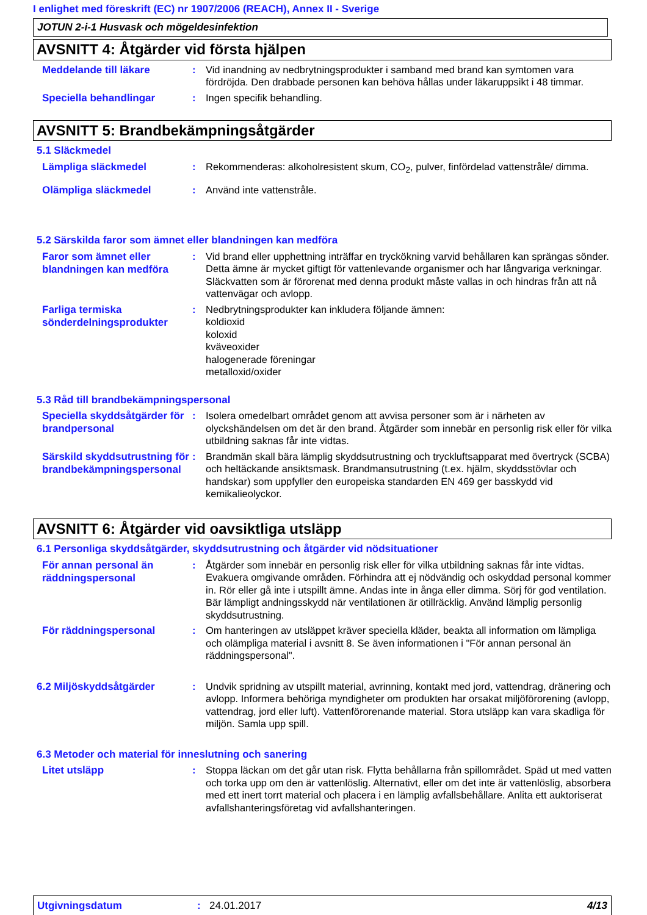I enlighet med föreskrift (EC) nr 1907/2006 (REACH), Annex II - Sverige
JOTUN 2-i-1 Husvask och mögeldesinfektion
AVSNITT 4: Åtgärder vid första hjälpen
Meddelande till läkare
: Vid inandning av nedbrytningsprodukter i samband med brand kan symtomen vara fördröjda. Den drabbade personen kan behöva hållas under läkaruppsikt i 48 timmar.
Speciella behandlingar
: Ingen specifik behandling.
AVSNITT 5: Brandbekämpningsåtgärder
5.1 Släckmedel
Lämpliga släckmedel
: Rekommenderas: alkoholresistent skum, CO<sub>2</sub>, pulver, finfördelad vattenstråle/ dimma.
Olämpliga släckmedel
: Använd inte vattenstråle.
5.2 Särskilda faror som ämnet eller blandningen kan medföra
Faror som ämnet eller blandningen kan medföra
: Vid brand eller upphettning inträffar en tryckökning varvid behållaren kan sprängas sönder. Detta ämne är mycket giftigt för vattenlevande organismer och har långvariga verkningar. Släckvatten som är förorenat med denna produkt måste vallas in och hindras från att nå vattenvägar och avlopp.
Farliga termiska sönderdelningsprodukter
: Nedbrytningsprodukter kan inkludera följande ämnen:
koldioxid
koloxid
kväveoxider
halogenerade föreningar
metalloxid/oxider
5.3 Råd till brandbekämpningspersonal
Speciella skyddsåtgärder för brandpersonal
: Isolera omedelbart området genom att avvisa personer som är i närheten av olyckshändelsen om det är den brand. Åtgärder som innebär en personlig risk eller för vilka utbildning saknas får inte vidtas.
Särskild skyddsutrustning för brandbekämpningspersonal
: Brandmän skall bära lämplig skyddsutrustning och tryckluftsapparat med övertryck (SCBA) och heltäckande ansiktsmask. Brandmansutrustning (t.ex. hjälm, skyddsstövlar och handskar) som uppfyller den europeiska standarden EN 469 ger basskydd vid kemikalieolyckor.
AVSNITT 6: Åtgärder vid oavsiktliga utsläpp
6.1 Personliga skyddsåtgärder, skyddsutrustning och åtgärder vid nödsituationer
För annan personal än räddningspersonal
: Åtgärder som innebär en personlig risk eller för vilka utbildning saknas får inte vidtas. Evakuera omgivande områden. Förhindra att ej nödvändig och oskyddad personal kommer in. Rör eller gå inte i utspillt ämne. Andas inte in ånga eller dimma. Sörj för god ventilation. Bär lämpligt andningsskydd när ventilationen är otillräcklig. Använd lämplig personlig skyddsutrustning.
För räddningspersonal
: Om hanteringen av utsläppet kräver speciella kläder, beakta all information om lämpliga och olämpliga material i avsnitt 8. Se även informationen i "För annan personal än räddningspersonal".
6.2 Miljöskyddsåtgärder
: Undvik spridning av utspillt material, avrinning, kontakt med jord, vattendrag, dränering och avlopp. Informera behöriga myndigheter om produkten har orsakat miljöförorening (avlopp, vattendrag, jord eller luft). Vattenförorenande material. Stora utsläpp kan vara skadliga för miljön. Samla upp spill.
6.3 Metoder och material för inneslutning och sanering
Litet utsläpp
: Stoppa läckan om det går utan risk. Flytta behållarna från spillområdet. Späd ut med vatten och torka upp om den är vattenlöslig. Alternativt, eller om det inte är vattenlöslig, absorbera med ett inert torrt material och placera i en lämplig avfallsbehållare. Anlita ett auktoriserat avfallshanteringsföretag vid avfallshanteringen.
Utgivningsdatum : 24.01.2017 4/13